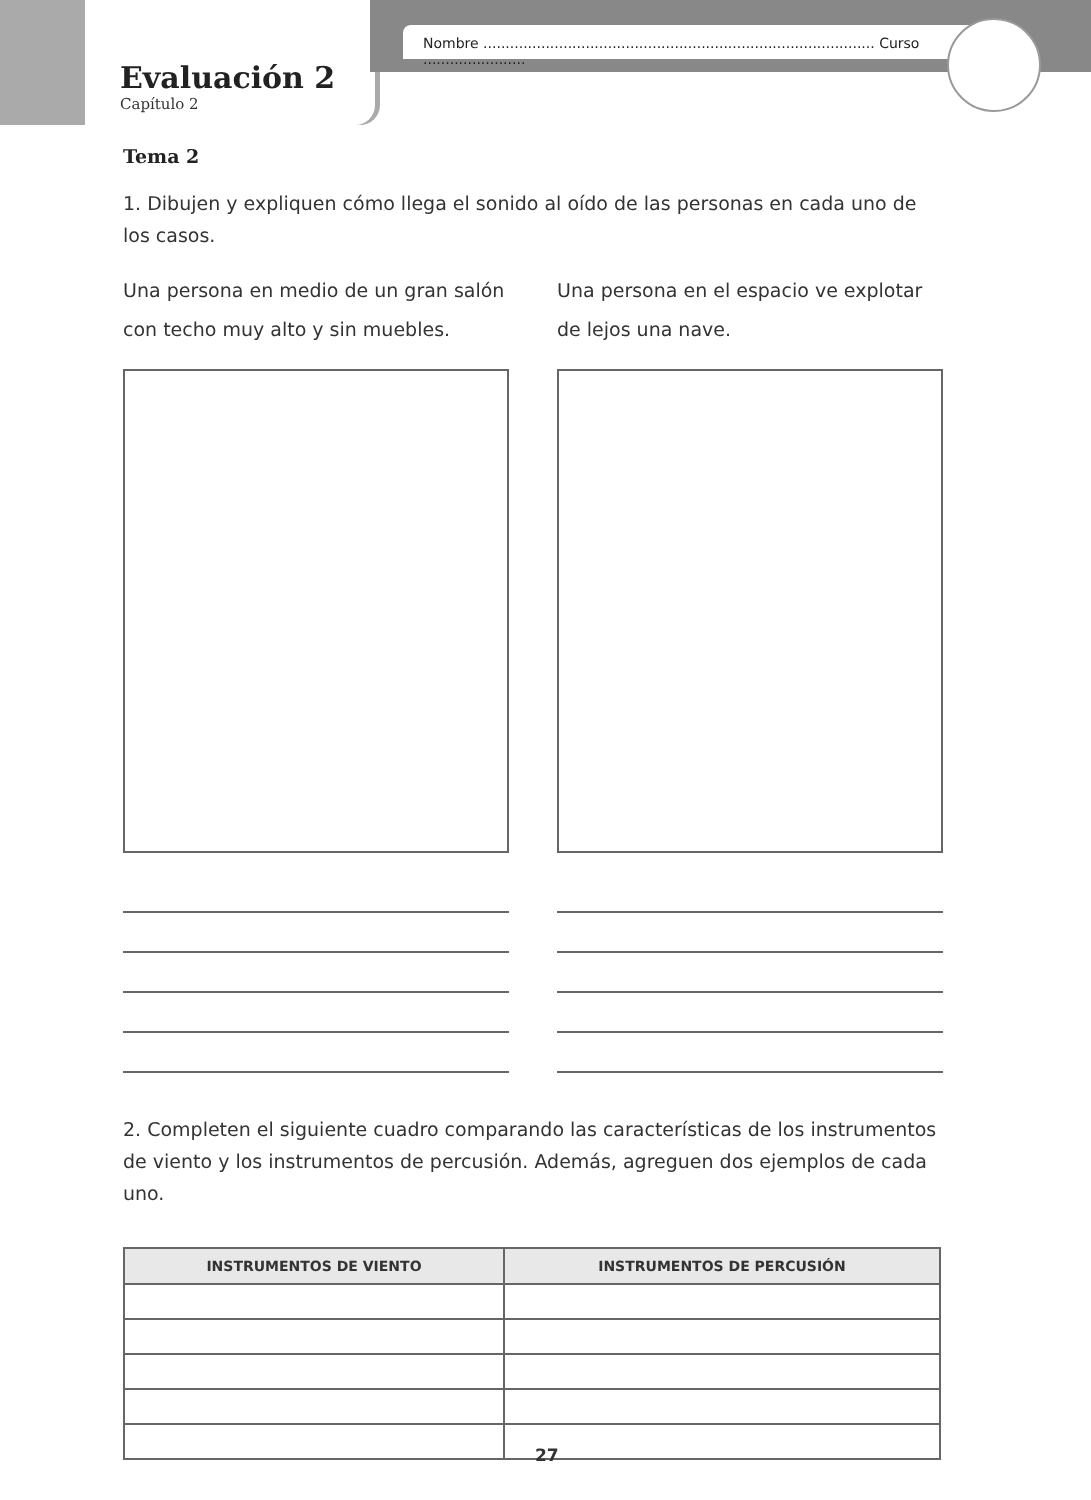Nombre ........................................................................................ Curso .......................
Evaluación 2
Capítulo 2
Tema 2
1. Dibujen y expliquen cómo llega el sonido al oído de las personas en cada uno de los casos.
Una persona en medio de un gran salón con techo muy alto y sin muebles.
Una persona en el espacio ve explotar de lejos una nave.
2. Completen el siguiente cuadro comparando las características de los instrumentos de viento y los instrumentos de percusión. Además, agreguen dos ejemplos de cada uno.
| INSTRUMENTOS DE VIENTO | INSTRUMENTOS DE PERCUSIÓN |
| --- | --- |
27